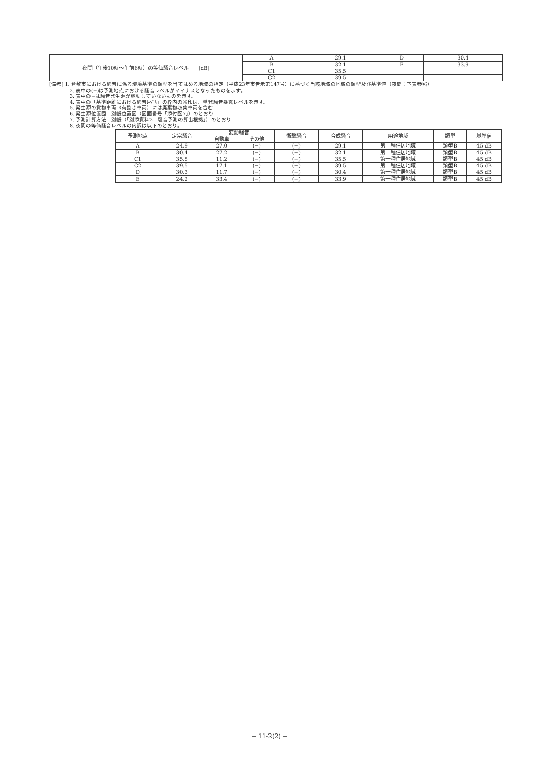| 夜間（午後10時～午前6時）の等価騒音レベル [dB] | A | 29.1 | D | 30.4 |
| | B | 32.1 | E | 33.9 |
| | C1 | 35.5 | | |
| | C2 | 39.5 | | |
[備考] 1. 倉敷市における騒音に係る環境基準の類型を当てはめる地域の指定（平成23年市告示第147号）に基づく当該地域の地域の類型及び基準値（夜間：下表参照）
2. 表中の(−)は予測地点における騒音レベルがマイナスとなったものを示す。
3. 表中の−は騒音発生源が稼動していないものを示す。
4. 表中の「基準距離における騒音ﾚﾍﾞﾙ」の枠内の※印は、単発騒音暴露レベルを示す。
5. 発生源の貨物車両（荷捌き車両）には廃棄物収集車両を含む
6. 発生源位置図　別紙位置図（図面番号「添付図7」）のとおり
7. 予測計算方法　別紙（「別添資料2　騒音予測の算出根拠」）のとおり
8. 夜間の等価騒音レベルの内訳は以下のとおり。
| 予測地点 | 定常騒音 | 変動騒音 | | 衝撃騒音 | 合成騒音 | 用途地域 | 類型 | 基準値 |
| --- | --- | --- | --- | --- | --- | --- | --- | --- |
| | | 自動車 | その他 | | | | | |
| A | 24.9 | 27.0 | (−) | (−) | 29.1 | 第一種住居地域 | 類型B | 45 dB |
| B | 30.4 | 27.2 | (−) | (−) | 32.1 | 第一種住居地域 | 類型B | 45 dB |
| C1 | 35.5 | 11.2 | (−) | (−) | 35.5 | 第一種住居地域 | 類型B | 45 dB |
| C2 | 39.5 | 17.1 | (−) | (−) | 39.5 | 第一種住居地域 | 類型B | 45 dB |
| D | 30.3 | 11.7 | (−) | (−) | 30.4 | 第一種住居地域 | 類型B | 45 dB |
| E | 24.2 | 33.4 | (−) | (−) | 33.9 | 第一種住居地域 | 類型B | 45 dB |
− 11-2(2) −